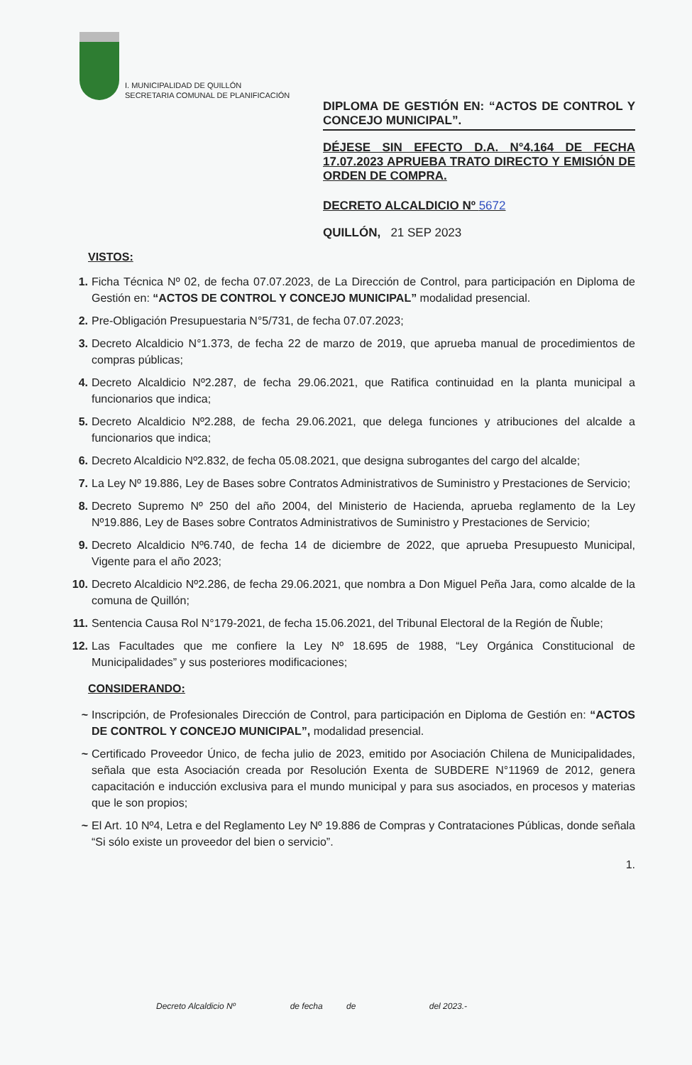I. MUNICIPALIDAD DE QUILLÓN
SECRETARIA COMUNAL DE PLANIFICACIÓN
DIPLOMA DE GESTIÓN EN: “ACTOS DE CONTROL Y CONCEJO MUNICIPAL”.
DÉJESE SIN EFECTO D.A. N°4.164 DE FECHA 17.07.2023 APRUEBA TRATO DIRECTO Y EMISIÓN DE ORDEN DE COMPRA.
DECRETO ALCALDICIO Nº 5672
QUILLÓN, 21 SEP 2023
VISTOS:
1. Ficha Técnica Nº 02, de fecha 07.07.2023, de La Dirección de Control, para participación en Diploma de Gestión en: “ACTOS DE CONTROL Y CONCEJO MUNICIPAL” modalidad presencial.
2. Pre-Obligación Presupuestaria N°5/731, de fecha 07.07.2023;
3. Decreto Alcaldicio N°1.373, de fecha 22 de marzo de 2019, que aprueba manual de procedimientos de compras públicas;
4. Decreto Alcaldicio Nº2.287, de fecha 29.06.2021, que Ratifica continuidad en la planta municipal a funcionarios que indica;
5. Decreto Alcaldicio Nº2.288, de fecha 29.06.2021, que delega funciones y atribuciones del alcalde a funcionarios que indica;
6. Decreto Alcaldicio Nº2.832, de fecha 05.08.2021, que designa subrogantes del cargo del alcalde;
7. La Ley Nº 19.886, Ley de Bases sobre Contratos Administrativos de Suministro y Prestaciones de Servicio;
8. Decreto Supremo Nº 250 del año 2004, del Ministerio de Hacienda, aprueba reglamento de la Ley Nº19.886, Ley de Bases sobre Contratos Administrativos de Suministro y Prestaciones de Servicio;
9. Decreto Alcaldicio Nº6.740, de fecha 14 de diciembre de 2022, que aprueba Presupuesto Municipal, Vigente para el año 2023;
10. Decreto Alcaldicio Nº2.286, de fecha 29.06.2021, que nombra a Don Miguel Peña Jara, como alcalde de la comuna de Quillón;
11. Sentencia Causa Rol N°179-2021, de fecha 15.06.2021, del Tribunal Electoral de la Región de Ñuble;
12. Las Facultades que me confiere la Ley Nº 18.695 de 1988, “Ley Orgánica Constitucional de Municipalidades” y sus posteriores modificaciones;
CONSIDERANDO:
~ Inscripción, de Profesionales Dirección de Control, para participación en Diploma de Gestión en: “ACTOS DE CONTROL Y CONCEJO MUNICIPAL”, modalidad presencial.
~ Certificado Proveedor Único, de fecha julio de 2023, emitido por Asociación Chilena de Municipalidades, señala que esta Asociación creada por Resolución Exenta de SUBDERE N°11969 de 2012, genera capacitación e inducción exclusiva para el mundo municipal y para sus asociados, en procesos y materias que le son propios;
~ El Art. 10 Nº4, Letra e del Reglamento Ley Nº 19.886 de Compras y Contrataciones Públicas, donde señala “Si sólo existe un proveedor del bien o servicio”.
1.
Decreto Alcaldicio Nº de fecha de del 2023.-